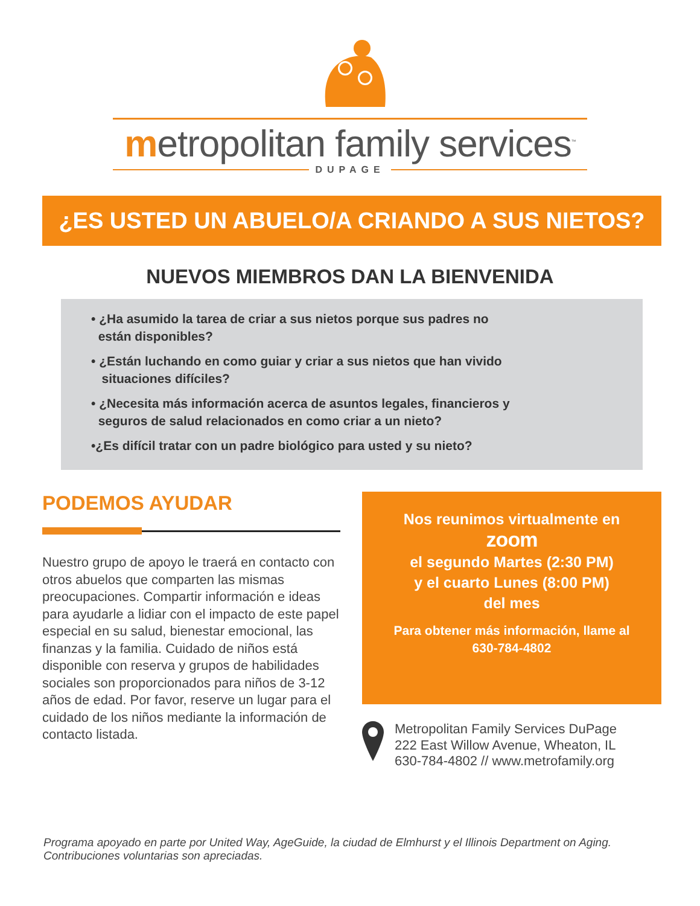metropolitan family services<sup>™</sup>
DUPAGE
¿ES USTED UN ABUELO/A CRIANDO A SUS NIETOS?
NUEVOS MIEMBROS DAN LA BIENVENIDA
• ¿Ha asumido la tarea de criar a sus nietos porque sus padres no
están disponibles?
• ¿Están luchando en como guiar y criar a sus nietos que han vivido
situaciones difíciles?
• ¿Necesita más información acerca de asuntos legales, financieros y
seguros de salud relacionados en como criar a un nieto?
•¿Es difícil tratar con un padre biológico para usted y su nieto?
PODEMOS AYUDAR
Nuestro grupo de apoyo le traerá en contacto con otros abuelos que comparten las mismas preocupaciones. Compartir información e ideas para ayudarle a lidiar con el impacto de este papel especial en su salud, bienestar emocional, las finanzas y la familia. Cuidado de niños está disponible con reserva y grupos de habilidades sociales son proporcionados para niños de 3-12 años de edad. Por favor, reserve un lugar para el cuidado de los niños mediante la información de contacto listada.
Nos reunimos virtualmente en
zoom
el segundo Martes (2:30 PM)
y el cuarto Lunes (8:00 PM)
del mes
Para obtener más información, llame al
630-784-4802
Metropolitan Family Services DuPage
222 East Willow Avenue, Wheaton, IL
630-784-4802 // www.metrofamily.org
Programa apoyado en parte por United Way, AgeGuide, la ciudad de Elmhurst y el Illinois Department on Aging. Contribuciones voluntarias son apreciadas.